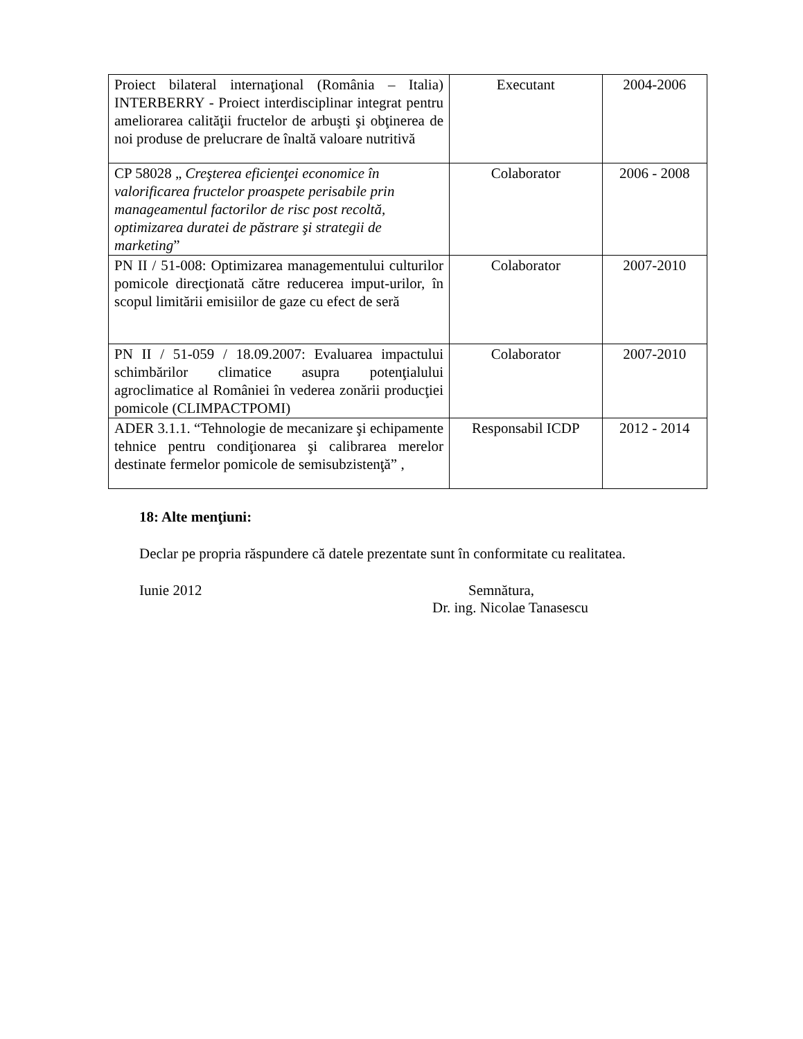| Proiect bilateral internaţional (România – Italia) INTERBERRY - Proiect interdisciplinar integrat pentru ameliorarea calităţii fructelor de arbuşti şi obţinerea de noi produse de prelucrare de înaltă valoare nutritivă | Executant | 2004-2006 |
| CP 58028 „ Creşterea eficienţei economice în valorificarea fructelor proaspete perisabile prin manageamentul factorilor de risc post recoltă, optimizarea duratei de păstrare şi strategii de marketing ” | Colaborator | 2006 - 2008 |
| PN II / 51-008: Optimizarea managementului culturilor pomicole direcţionată către reducerea imput-urilor, în scopul limitării emisiilor de gaze cu efect de seră | Colaborator | 2007-2010 |
| PN II / 51-059 / 18.09.2007: Evaluarea impactului schimbărilor climatice asupra potenţialului agroclimatice al României în vederea zonării producţiei pomicole (CLIMPACTPOMI) | Colaborator | 2007-2010 |
| ADER 3.1.1. “Tehnologie de mecanizare şi echipamente tehnice pentru condiţionarea şi calibrarea merelor destinate fermelor pomicole de semisubzistenţă” , | Responsabil ICDP | 2012 - 2014 |
18: Alte menţiuni:
Declar pe propria răspundere că datele prezentate sunt în conformitate cu realitatea.
Iunie 2012 Semnătura,
Dr. ing. Nicolae Tanasescu